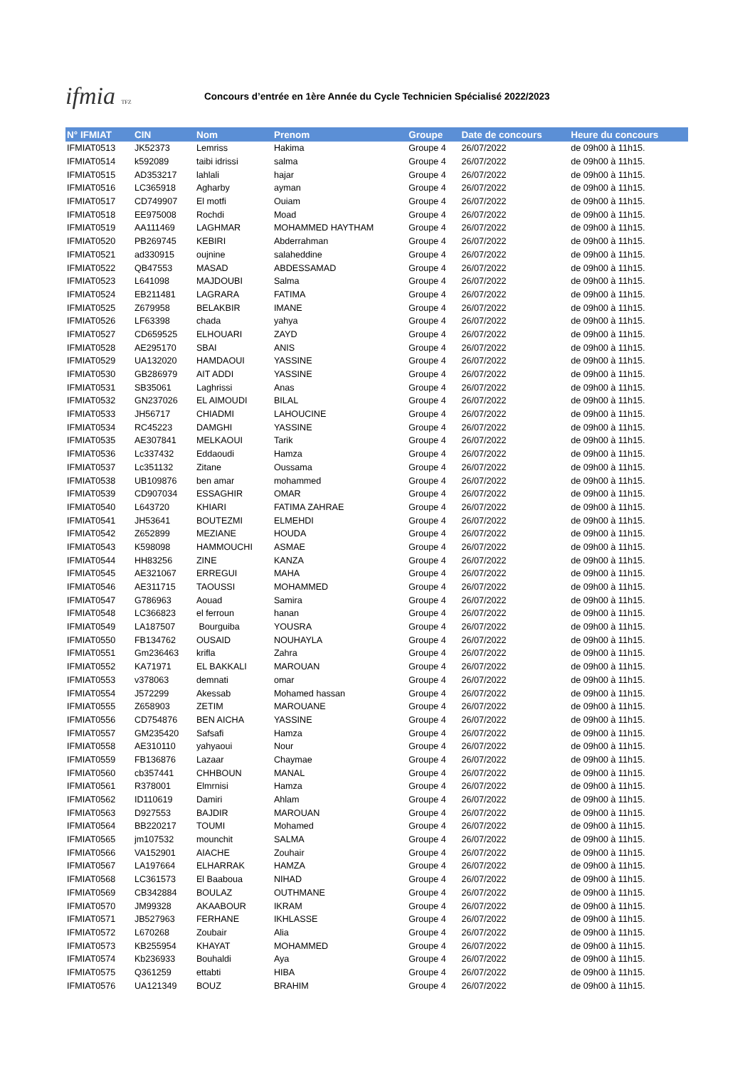ifmia TFZ
Concours d’entrée en 1ère Année du Cycle Technicien Spécialisé 2022/2023
| N° IFMIAT | CIN | Nom | Prenom | Groupe | Date de concours | Heure du concours |
| --- | --- | --- | --- | --- | --- | --- |
| IFMIAT0513 | JK52373 | Lemriss | Hakima | Groupe 4 | 26/07/2022 | de 09h00 à 11h15. |
| IFMIAT0514 | k592089 | taibi idrissi | salma | Groupe 4 | 26/07/2022 | de 09h00 à 11h15. |
| IFMIAT0515 | AD353217 | lahlali | hajar | Groupe 4 | 26/07/2022 | de 09h00 à 11h15. |
| IFMIAT0516 | LC365918 | Agharby | ayman | Groupe 4 | 26/07/2022 | de 09h00 à 11h15. |
| IFMIAT0517 | CD749907 | El motfi | Ouiam | Groupe 4 | 26/07/2022 | de 09h00 à 11h15. |
| IFMIAT0518 | EE975008 | Rochdi | Moad | Groupe 4 | 26/07/2022 | de 09h00 à 11h15. |
| IFMIAT0519 | AA111469 | LAGHMAR | MOHAMMED HAYTHAM | Groupe 4 | 26/07/2022 | de 09h00 à 11h15. |
| IFMIAT0520 | PB269745 | KEBIRI | Abderrahman | Groupe 4 | 26/07/2022 | de 09h00 à 11h15. |
| IFMIAT0521 | ad330915 | oujnine | salaheddine | Groupe 4 | 26/07/2022 | de 09h00 à 11h15. |
| IFMIAT0522 | QB47553 | MASAD | ABDESSAMAD | Groupe 4 | 26/07/2022 | de 09h00 à 11h15. |
| IFMIAT0523 | L641098 | MAJDOUBI | Salma | Groupe 4 | 26/07/2022 | de 09h00 à 11h15. |
| IFMIAT0524 | EB211481 | LAGRARA | FATIMA | Groupe 4 | 26/07/2022 | de 09h00 à 11h15. |
| IFMIAT0525 | Z679958 | BELAKBIR | IMANE | Groupe 4 | 26/07/2022 | de 09h00 à 11h15. |
| IFMIAT0526 | LF63398 | chada | yahya | Groupe 4 | 26/07/2022 | de 09h00 à 11h15. |
| IFMIAT0527 | CD659525 | ELHOUARI | ZAYD | Groupe 4 | 26/07/2022 | de 09h00 à 11h15. |
| IFMIAT0528 | AE295170 | SBAI | ANIS | Groupe 4 | 26/07/2022 | de 09h00 à 11h15. |
| IFMIAT0529 | UA132020 | HAMDAOUI | YASSINE | Groupe 4 | 26/07/2022 | de 09h00 à 11h15. |
| IFMIAT0530 | GB286979 | AIT ADDI | YASSINE | Groupe 4 | 26/07/2022 | de 09h00 à 11h15. |
| IFMIAT0531 | SB35061 | Laghrissi | Anas | Groupe 4 | 26/07/2022 | de 09h00 à 11h15. |
| IFMIAT0532 | GN237026 | EL AIMOUDI | BILAL | Groupe 4 | 26/07/2022 | de 09h00 à 11h15. |
| IFMIAT0533 | JH56717 | CHIADMI | LAHOUCINE | Groupe 4 | 26/07/2022 | de 09h00 à 11h15. |
| IFMIAT0534 | RC45223 | DAMGHI | YASSINE | Groupe 4 | 26/07/2022 | de 09h00 à 11h15. |
| IFMIAT0535 | AE307841 | MELKAOUI | Tarik | Groupe 4 | 26/07/2022 | de 09h00 à 11h15. |
| IFMIAT0536 | Lc337432 | Eddaoudi | Hamza | Groupe 4 | 26/07/2022 | de 09h00 à 11h15. |
| IFMIAT0537 | Lc351132 | Zitane | Oussama | Groupe 4 | 26/07/2022 | de 09h00 à 11h15. |
| IFMIAT0538 | UB109876 | ben amar | mohammed | Groupe 4 | 26/07/2022 | de 09h00 à 11h15. |
| IFMIAT0539 | CD907034 | ESSAGHIR | OMAR | Groupe 4 | 26/07/2022 | de 09h00 à 11h15. |
| IFMIAT0540 | L643720 | KHIARI | FATIMA ZAHRAE | Groupe 4 | 26/07/2022 | de 09h00 à 11h15. |
| IFMIAT0541 | JH53641 | BOUTEZMI | ELMEHDI | Groupe 4 | 26/07/2022 | de 09h00 à 11h15. |
| IFMIAT0542 | Z652899 | MEZIANE | HOUDA | Groupe 4 | 26/07/2022 | de 09h00 à 11h15. |
| IFMIAT0543 | K598098 | HAMMOUCHI | ASMAE | Groupe 4 | 26/07/2022 | de 09h00 à 11h15. |
| IFMIAT0544 | HH83256 | ZINE | KANZA | Groupe 4 | 26/07/2022 | de 09h00 à 11h15. |
| IFMIAT0545 | AE321067 | ERREGUI | MAHA | Groupe 4 | 26/07/2022 | de 09h00 à 11h15. |
| IFMIAT0546 | AE311715 | TAOUSSI | MOHAMMED | Groupe 4 | 26/07/2022 | de 09h00 à 11h15. |
| IFMIAT0547 | G786963 | Aouad | Samira | Groupe 4 | 26/07/2022 | de 09h00 à 11h15. |
| IFMIAT0548 | LC366823 | el ferroun | hanan | Groupe 4 | 26/07/2022 | de 09h00 à 11h15. |
| IFMIAT0549 | LA187507 | Bourguiba | YOUSRA | Groupe 4 | 26/07/2022 | de 09h00 à 11h15. |
| IFMIAT0550 | FB134762 | OUSAID | NOUHAYLA | Groupe 4 | 26/07/2022 | de 09h00 à 11h15. |
| IFMIAT0551 | Gm236463 | krifla | Zahra | Groupe 4 | 26/07/2022 | de 09h00 à 11h15. |
| IFMIAT0552 | KA71971 | EL BAKKALI | MAROUAN | Groupe 4 | 26/07/2022 | de 09h00 à 11h15. |
| IFMIAT0553 | v378063 | demnati | omar | Groupe 4 | 26/07/2022 | de 09h00 à 11h15. |
| IFMIAT0554 | J572299 | Akessab | Mohamed hassan | Groupe 4 | 26/07/2022 | de 09h00 à 11h15. |
| IFMIAT0555 | Z658903 | ZETIM | MAROUANE | Groupe 4 | 26/07/2022 | de 09h00 à 11h15. |
| IFMIAT0556 | CD754876 | BEN AICHA | YASSINE | Groupe 4 | 26/07/2022 | de 09h00 à 11h15. |
| IFMIAT0557 | GM235420 | Safsafi | Hamza | Groupe 4 | 26/07/2022 | de 09h00 à 11h15. |
| IFMIAT0558 | AE310110 | yahyaoui | Nour | Groupe 4 | 26/07/2022 | de 09h00 à 11h15. |
| IFMIAT0559 | FB136876 | Lazaar | Chaymae | Groupe 4 | 26/07/2022 | de 09h00 à 11h15. |
| IFMIAT0560 | cb357441 | CHHBOUN | MANAL | Groupe 4 | 26/07/2022 | de 09h00 à 11h15. |
| IFMIAT0561 | R378001 | Elmrnisi | Hamza | Groupe 4 | 26/07/2022 | de 09h00 à 11h15. |
| IFMIAT0562 | ID110619 | Damiri | Ahlam | Groupe 4 | 26/07/2022 | de 09h00 à 11h15. |
| IFMIAT0563 | D927553 | BAJDIR | MAROUAN | Groupe 4 | 26/07/2022 | de 09h00 à 11h15. |
| IFMIAT0564 | BB220217 | TOUMI | Mohamed | Groupe 4 | 26/07/2022 | de 09h00 à 11h15. |
| IFMIAT0565 | jm107532 | mounchit | SALMA | Groupe 4 | 26/07/2022 | de 09h00 à 11h15. |
| IFMIAT0566 | VA152901 | AIACHE | Zouhair | Groupe 4 | 26/07/2022 | de 09h00 à 11h15. |
| IFMIAT0567 | LA197664 | ELHARRAK | HAMZA | Groupe 4 | 26/07/2022 | de 09h00 à 11h15. |
| IFMIAT0568 | LC361573 | El Baaboua | NIHAD | Groupe 4 | 26/07/2022 | de 09h00 à 11h15. |
| IFMIAT0569 | CB342884 | BOULAZ | OUTHMANE | Groupe 4 | 26/07/2022 | de 09h00 à 11h15. |
| IFMIAT0570 | JM99328 | AKAABOUR | IKRAM | Groupe 4 | 26/07/2022 | de 09h00 à 11h15. |
| IFMIAT0571 | JB527963 | FERHANE | IKHLASSE | Groupe 4 | 26/07/2022 | de 09h00 à 11h15. |
| IFMIAT0572 | L670268 | Zoubair | Alia | Groupe 4 | 26/07/2022 | de 09h00 à 11h15. |
| IFMIAT0573 | KB255954 | KHAYAT | MOHAMMED | Groupe 4 | 26/07/2022 | de 09h00 à 11h15. |
| IFMIAT0574 | Kb236933 | Bouhaldi | Aya | Groupe 4 | 26/07/2022 | de 09h00 à 11h15. |
| IFMIAT0575 | Q361259 | ettabti | HIBA | Groupe 4 | 26/07/2022 | de 09h00 à 11h15. |
| IFMIAT0576 | UA121349 | BOUZ | BRAHIM | Groupe 4 | 26/07/2022 | de 09h00 à 11h15. |